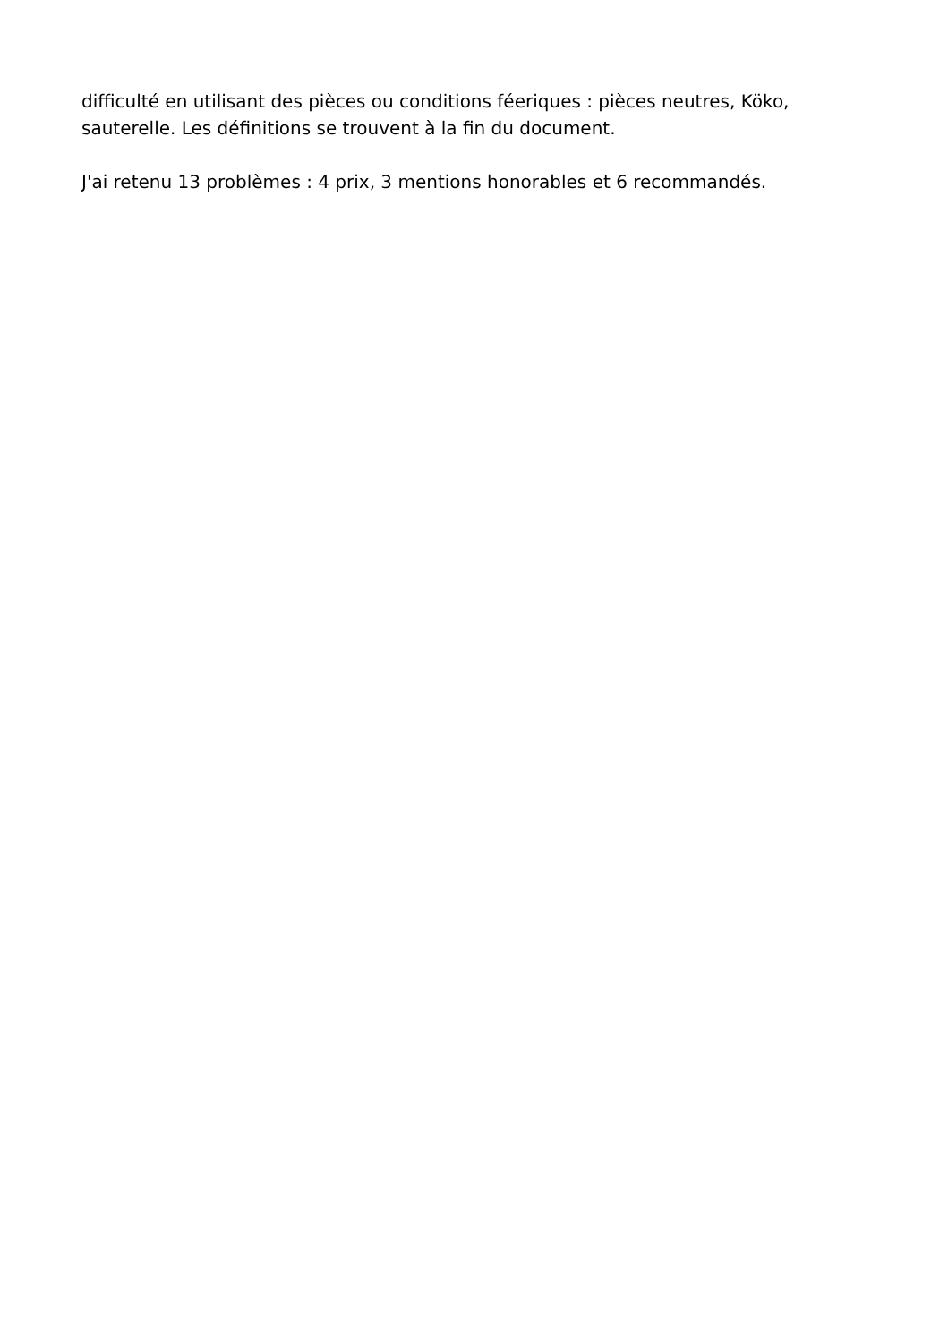difficulté en utilisant des pièces ou conditions féeriques : pièces neutres, Köko, sauterelle. Les définitions se trouvent à la fin du document.
J'ai retenu 13 problèmes : 4 prix, 3 mentions honorables et 6 recommandés.